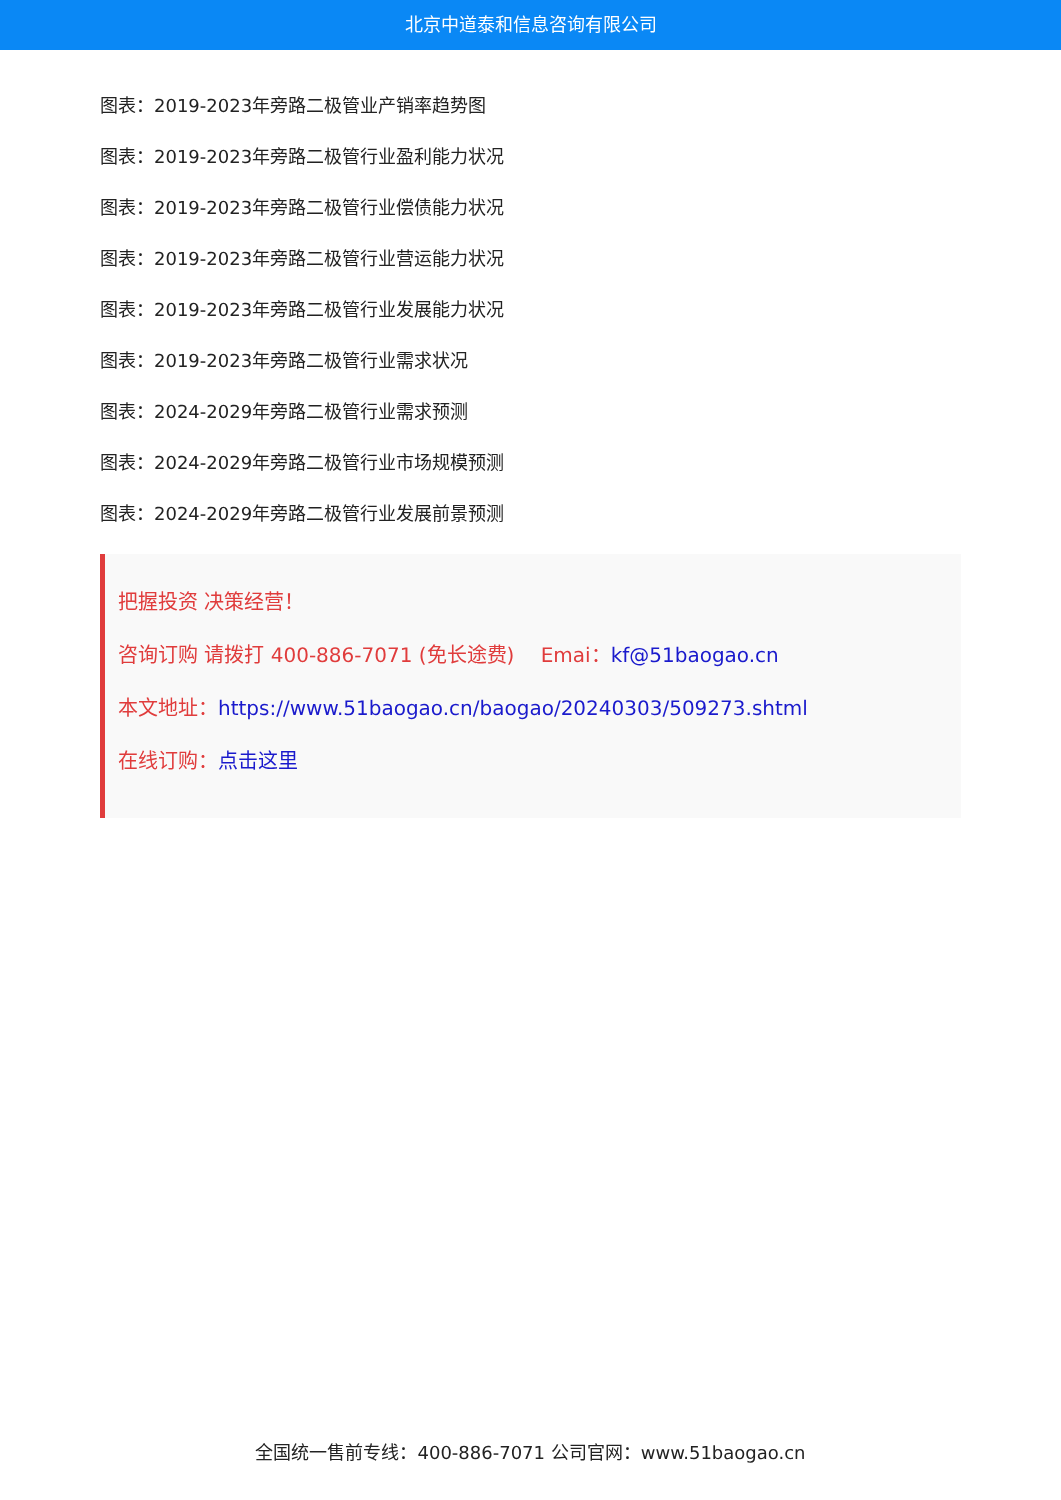北京中道泰和信息咨询有限公司
图表：2019-2023年旁路二极管业产销率趋势图
图表：2019-2023年旁路二极管行业盈利能力状况
图表：2019-2023年旁路二极管行业偿债能力状况
图表：2019-2023年旁路二极管行业营运能力状况
图表：2019-2023年旁路二极管行业发展能力状况
图表：2019-2023年旁路二极管行业需求状况
图表：2024-2029年旁路二极管行业需求预测
图表：2024-2029年旁路二极管行业市场规模预测
图表：2024-2029年旁路二极管行业发展前景预测
把握投资 决策经营！
咨询订购 请拨打 400-886-7071 (免长途费)　 Emai：kf@51baogao.cn
本文地址：https://www.51baogao.cn/baogao/20240303/509273.shtml
在线订购：点击这里
全国统一售前专线：400-886-7071 公司官网：www.51baogao.cn